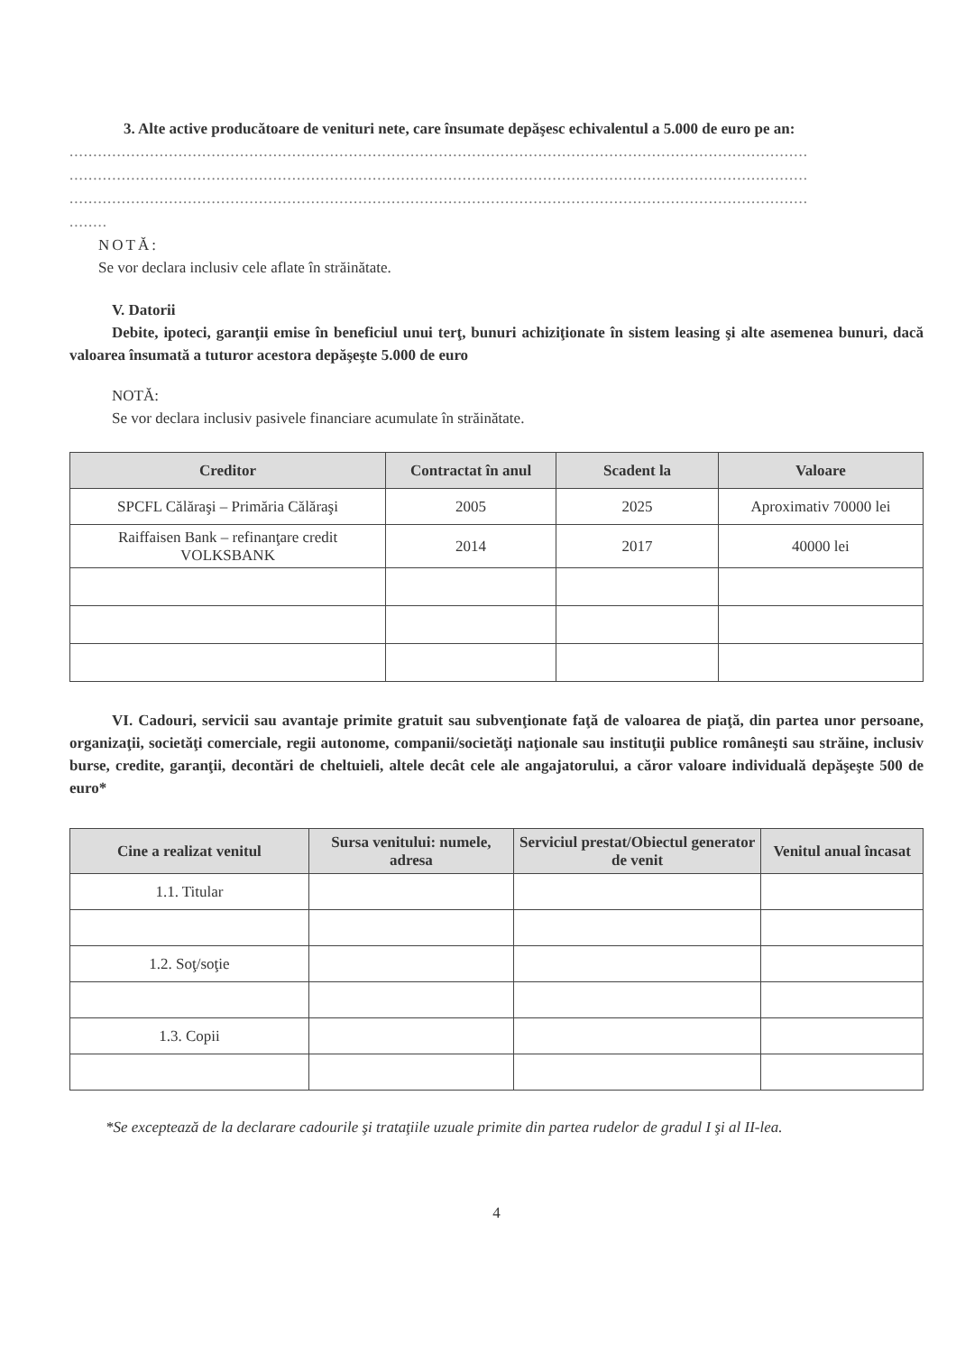3. Alte active producătoare de venituri nete, care însumate depăşesc echivalentul a 5.000 de euro pe an:
............................................................................................................................................................
............................................................................................................................................................
............................................................................................................................................................
........
NOTĂ:
Se vor declara inclusiv cele aflate în străinătate.
V. Datorii
Debite, ipoteci, garanţii emise în beneficiul unui terţ, bunuri achiziţionate în sistem leasing şi alte asemenea bunuri, dacă valoarea însumată a tuturor acestora depăşeşte 5.000 de euro
NOTĂ:
Se vor declara inclusiv pasivele financiare acumulate în străinătate.
| Creditor | Contractat în anul | Scadent la | Valoare |
| --- | --- | --- | --- |
| SPCFL Călăraşi – Primăria Călăraşi | 2005 | 2025 | Aproximativ 70000 lei |
| Raiffaisen Bank – refinanţare credit VOLKSBANK | 2014 | 2017 | 40000 lei |
VI. Cadouri, servicii sau avantaje primite gratuit sau subvenţionate faţă de valoarea de piaţă, din partea unor persoane, organizaţii, societăţi comerciale, regii autonome, companii/societăţi naţionale sau instituţii publice româneşti sau străine, inclusiv burse, credite, garanţii, decontări de cheltuieli, altele decât cele ale angajatorului, a căror valoare individuală depăşeşte 500 de euro*
| Cine a realizat venitul | Sursa venitului: numele, adresa | Serviciul prestat/Obiectul generator de venit | Venitul anual încasat |
| --- | --- | --- | --- |
| 1.1. Titular | | | |
| 1.2. Soţ/soţie | | | |
| 1.3. Copii | | | |
*Se exceptează de la declarare cadourile şi trataţiile uzuale primite din partea rudelor de gradul I şi al II-lea.
4